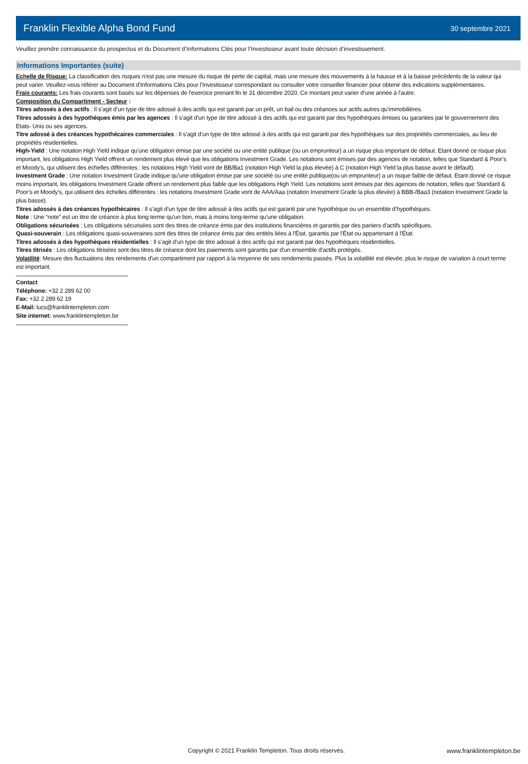Franklin Flexible Alpha Bond Fund
30 septembre 2021
Veuillez prendre connaissance du prospectus et du Document d’Informations Clés pour l’Investisseur avant toute décision d’investissement.
Informations Importantes (suite)
Echelle de Risque: La classification des risques n'est pas une mesure du risque de perte de capital, mais une mesure des mouvements à la hausse et à la baisse précédents de la valeur qui peut varier. Veuillez-vous référer au Document d’Informations Clés pour l’Investisseur correspondant ou consulter votre conseiller financier pour obtenir des indications supplémentaires.
Frais courants: Les frais courants sont basés sur les dépenses de l'exercice prenant fin le 31 décembre 2020. Ce montant peut varier d'une année à l'autre.
Composition du Compartiment - Secteur :
Titres adossés à des actifs : Il s’agit d’un type de titre adossé à des actifs qui est garanti par un prêt, un bail ou des créances sur actifs autres qu'immobilières.
Titres adossés à des hypothèques émis par les agences : Il s’agit d’un type de titre adossé à des actifs qui est garanti par des hypothèques émises ou garanties par le gouvernement des Etats- Unis ou ses agences.
Titre adossé à des créances hypothécaires commerciales : Il s’agit d’un type de titre adossé à des actifs qui est garanti par des hypothèques sur des propriétés commerciales, au lieu de propriétés résidentielles.
High-Yield : Une notation High Yield indique qu’une obligation émise par une société ou une entité publique (ou un emprunteur) a un risque plus important de défaut. Etant donné ce risque plus important, les obligations High Yield offrent un rendement plus élevé que les obligations Investment Grade. Les notations sont émises par des agences de notation, telles que Standard & Poor’s et Moody’s, qui utilisent des échelles différentes : les notations High Yield vont de BB/Ba1 (notation High Yield la plus élevée) à C (notation High Yield la plus basse avant le défault).
Investment Grade : Une notation Investment Grade indique qu’une obligation émise par une société ou une entité publique(ou un emprunteur) a un risque faible de défaut. Etant donné ce risque moins important, les obligations Investment Grade offrent un rendement plus faible que les obligations High Yield. Les notations sont émises par des agences de notation, telles que Standard & Poor’s et Moody’s, qui utilisent des échelles différentes : les notations Investment Grade vont de AAA/Aaa (notation Investment Grade la plus élevée) à BBB-/Baa3 (notation Investment Grade la plus basse).
Titres adossés à des créances hypothécaires : Il s’agit d’un type de titre adossé à des actifs qui est garanti par une hypothèque ou un ensemble d’hypothèques.
Note : Une “note” est un titre de créance à plus long terme qu’un bon, mais à moins long-terme qu’une obligation.
Obligations sécurisées : Les obligations sécurisées sont des titres de créance émis par des institutions financières et garantis par des paniers d'actifs spécifiques.
Quasi-souverain : Les obligations quasi-souveraines sont des titres de créance émis par des entités liées à l'État, garantis par l'État ou appartenant à l'État.
Titres adossés à des hypothèques résidentielles : Il s’agit d’un type de titre adossé à des actifs qui est garanti par des hypothèques résidentielles.
Titres titrisés : Les obligations titrisées sont des titres de créance dont les paiements sont garantis par d'un ensemble d'actifs protégés.
Volatilité: Mesure des fluctuations des rendements d'un compartiment par rapport à la moyenne de ses rendements passés. Plus la volatilité est élevée, plus le risque de variation à court terme est important.
Contact
Téléphone: +32 2 289 62 00
Fax: +32 2 289 62 19
E-Mail: lucs@franklintempleton.com
Site internet: www.franklintempleton.be
Copyright © 2021 Franklin Templeton. Tous droits réservés. www.franklintempleton.be